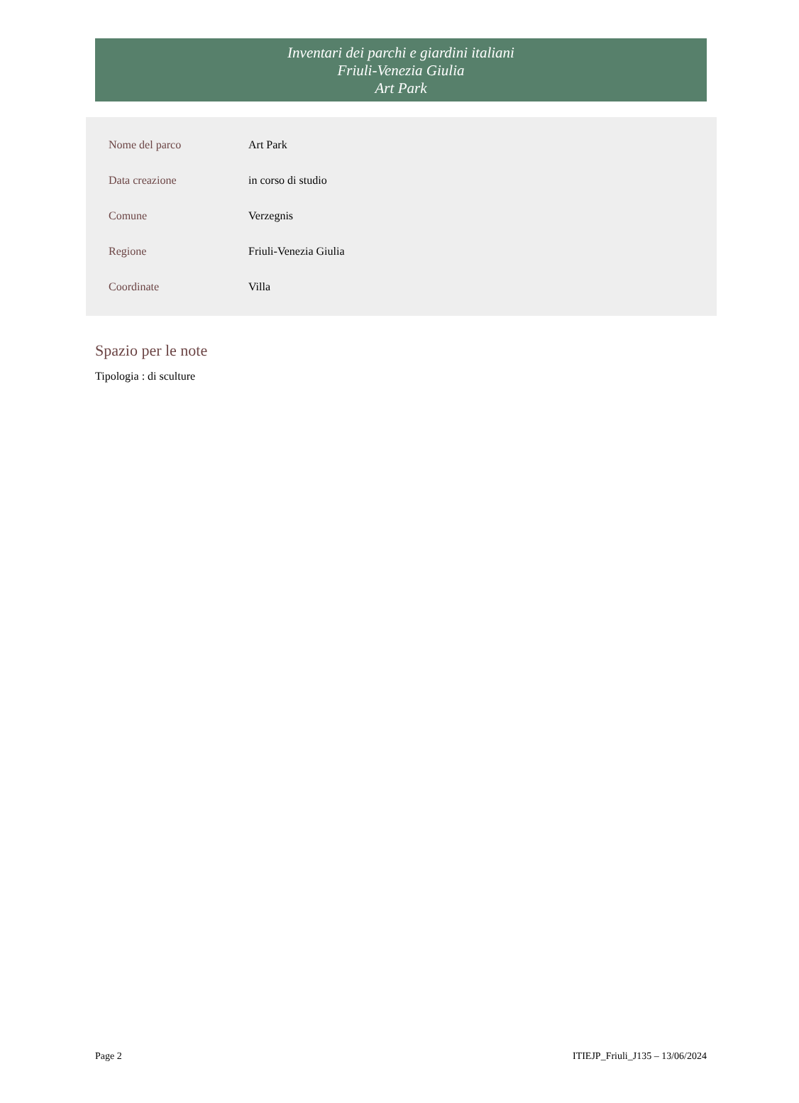Inventari dei parchi e giardini italiani
Friuli-Venezia Giulia
Art Park
| Nome del parco | Art Park |
| Data creazione | in corso di studio |
| Comune | Verzegnis |
| Regione | Friuli-Venezia Giulia |
| Coordinate | Villa |
Spazio per le note
Tipologia : di sculture
Page 2 ITIEJP_Friuli_J135 – 13/06/2024